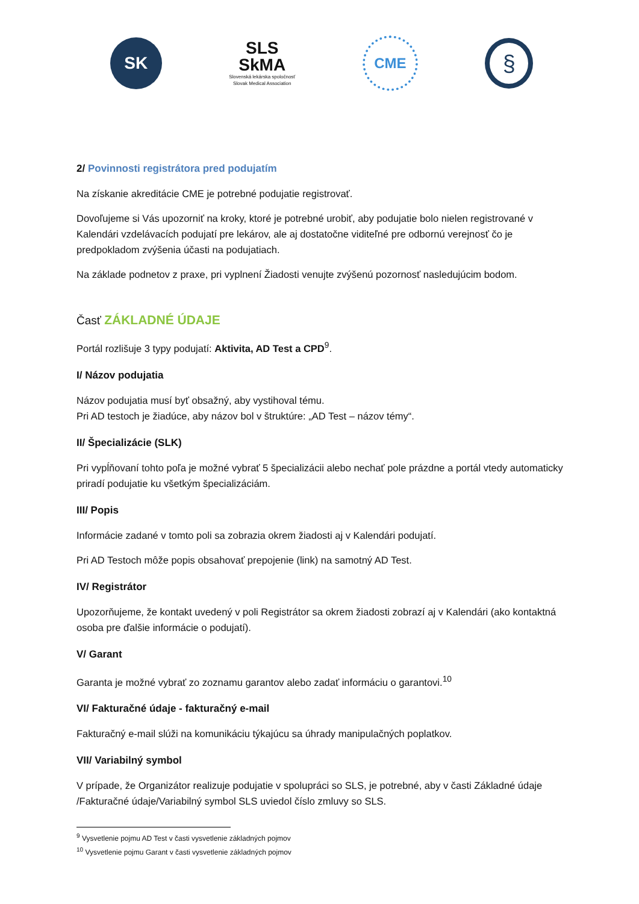SK
SLS
SkMA
Slovenská lekárska spoločnosť
Slovak Medical Association
CME
§
2/ Povinnosti registrátora pred podujatím
Na získanie akreditácie CME je potrebné podujatie registrovať.
Dovoľujeme si Vás upozorniť na kroky, ktoré je potrebné urobiť, aby podujatie bolo nielen registrované v Kalendári vzdelávacích podujatí pre lekárov, ale aj dostatočne viditeľné pre odbornú verejnosť čo je predpokladom zvýšenia účasti na podujatiach.
Na základe podnetov z praxe, pri vyplnení Žiadosti venujte zvýšenú pozornosť nasledujúcim bodom.
Časť ZÁKLADNÉ ÚDAJE
Portál rozlišuje 3 typy podujatí: Aktivita, AD Test a CPD<sup>9</sup>.
I/ Názov podujatia
Názov podujatia musí byť obsažný, aby vystihoval tému.
Pri AD testoch je žiadúce, aby názov bol v štruktúre: „AD Test – názov témy“.
II/ Špecializácie (SLK)
Pri vypĺňovaní tohto poľa je možné vybrať 5 špecializácii alebo nechať pole prázdne a portál vtedy automaticky priradí podujatie ku všetkým špecializáciám.
III/ Popis
Informácie zadané v tomto poli sa zobrazia okrem žiadosti aj v Kalendári podujatí.
Pri AD Testoch môže popis obsahovať prepojenie (link) na samotný AD Test.
IV/ Registrátor
Upozorňujeme, že kontakt uvedený v poli Registrátor sa okrem žiadosti zobrazí aj v Kalendári (ako kontaktná osoba pre ďalšie informácie o podujatí).
V/ Garant
Garanta je možné vybrať zo zoznamu garantov alebo zadať informáciu o garantovi.<sup>10</sup>
VI/ Fakturačné údaje - fakturačný e-mail
Fakturačný e-mail slúži na komunikáciu týkajúcu sa úhrady manipulačných poplatkov.
VII/ Variabilný symbol
V prípade, že Organizátor realizuje podujatie v spolupráci so SLS, je potrebné, aby v časti Základné údaje /Fakturačné údaje/Variabilný symbol SLS uviedol číslo zmluvy so SLS.
<sup>9</sup> Vysvetlenie pojmu AD Test v časti vysvetlenie základných pojmov
<sup>10</sup> Vysvetlenie pojmu Garant v časti vysvetlenie základných pojmov